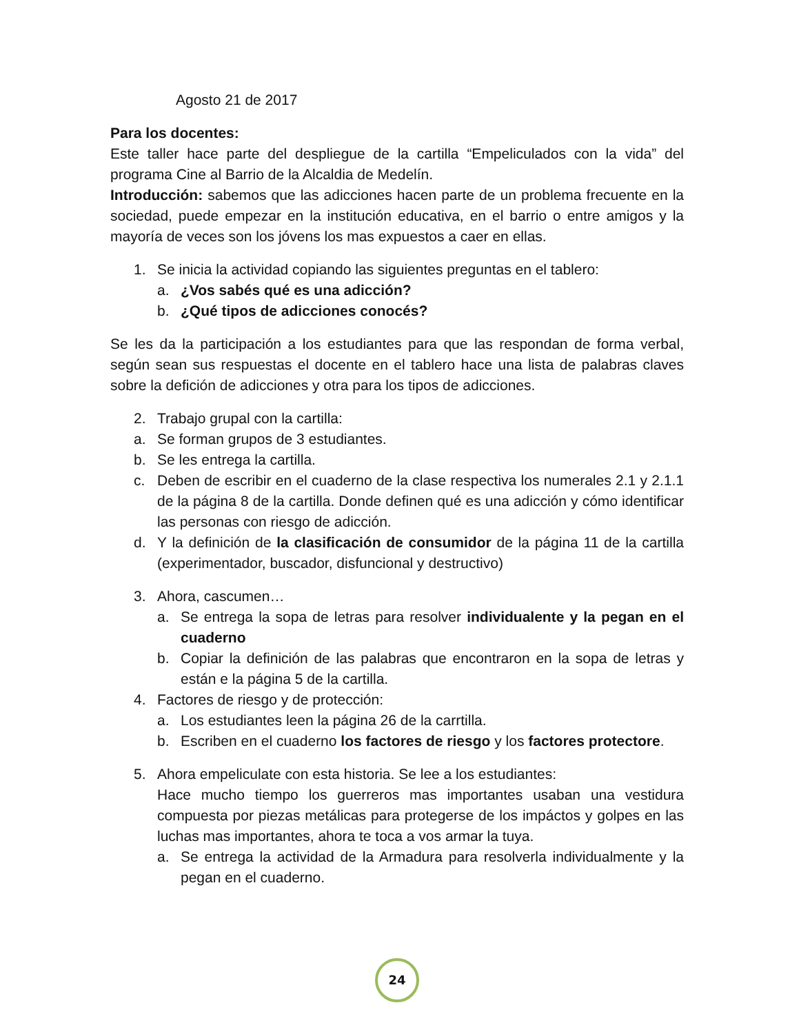Agosto 21 de 2017
Para los docentes:
Este taller hace parte del despliegue de la cartilla “Empeliculados con la vida” del programa Cine al Barrio de la Alcaldia de Medelín.
Introducción: sabemos que las adicciones hacen parte de un problema frecuente en la sociedad, puede empezar en la institución educativa, en el barrio o entre amigos y la mayoría de veces son los jóvens los mas expuestos a caer en ellas.
1. Se inicia la actividad copiando las siguientes preguntas en el tablero:
a. ¿Vos sabés qué es una adicción?
b. ¿Qué tipos de adicciones conocés?
Se les da la participación a los estudiantes para que las respondan de forma verbal, según sean sus respuestas el docente en el tablero hace una lista de palabras claves sobre la defición de adicciones y otra para los tipos de adicciones.
2. Trabajo grupal con la cartilla:
a. Se forman grupos de 3 estudiantes.
b. Se les entrega la cartilla.
c. Deben de escribir en el cuaderno de la clase respectiva los numerales 2.1 y 2.1.1 de la página 8 de la cartilla. Donde definen qué es una adicción y cómo identificar las personas con riesgo de adicción.
d. Y la definición de la clasificación de consumidor de la página 11 de la cartilla (experimentador, buscador, disfuncional y destructivo)
3. Ahora, cascumen…
a. Se entrega la sopa de letras para resolver individualente y la pegan en el cuaderno
b. Copiar la definición de las palabras que encontraron en la sopa de letras y están e la página 5 de la cartilla.
4. Factores de riesgo y de protección:
a. Los estudiantes leen la página 26 de la carrtilla.
b. Escriben en el cuaderno los factores de riesgo y los factores protectore.
5. Ahora empeliculate con esta historia. Se lee a los estudiantes:
Hace mucho tiempo los guerreros mas importantes usaban una vestidura compuesta por piezas metálicas para protegerse de los impáctos y golpes en las luchas mas importantes, ahora te toca a vos armar la tuya.
a. Se entrega la actividad de la Armadura para resolverla individualmente y la pegan en el cuaderno.
24